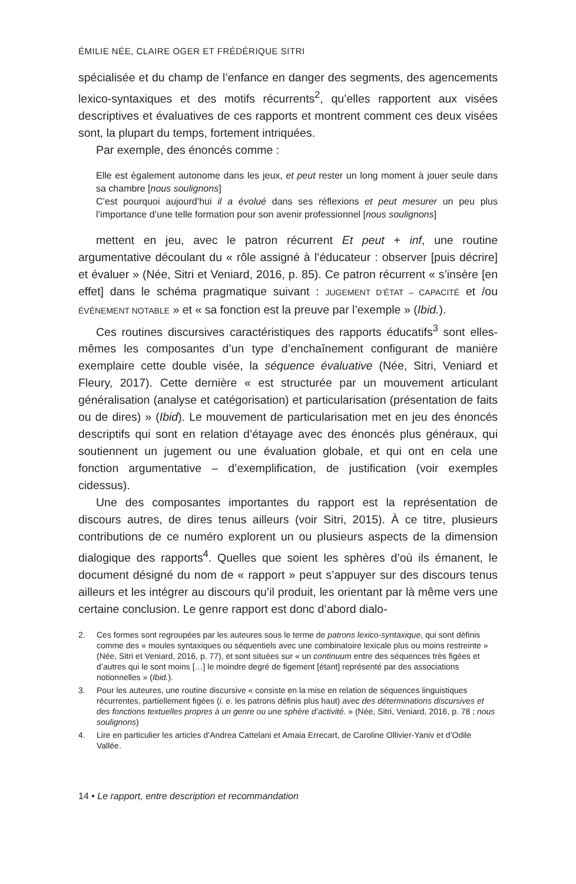ÉMILIE NÉE, CLAIRE OGER ET FRÉDÉRIQUE SITRI
spécialisée et du champ de l’enfance en danger des segments, des agencements lexico-syntaxiques et des motifs récurrents<sup>2</sup>, qu’elles rapportent aux visées descriptives et évaluatives de ces rapports et montrent comment ces deux visées sont, la plupart du temps, fortement intriquées.
Par exemple, des énoncés comme :
Elle est également autonome dans les jeux, et peut rester un long moment à jouer seule dans sa chambre [nous soulignons]
C’est pourquoi aujourd’hui il a évolué dans ses réflexions et peut mesurer un peu plus l’importance d’une telle formation pour son avenir professionnel [nous soulignons]
mettent en jeu, avec le patron récurrent Et peut + inf, une routine argumentative découlant du « rôle assigné à l’éducateur : observer [puis décrire] et évaluer » (Née, Sitri et Veniard, 2016, p. 85). Ce patron récurrent « s’insère [en effet] dans le schéma pragmatique suivant : JUGEMENT D’ÉTAT – CAPACITÉ et /ou ÉVÉNEMENT NOTABLE » et « sa fonction est la preuve par l’exemple » (Ibid.).
Ces routines discursives caractéristiques des rapports éducatifs<sup>3</sup> sont elles-mêmes les composantes d’un type d’enchaînement configurant de manière exemplaire cette double visée, la séquence évaluative (Née, Sitri, Veniard et Fleury, 2017). Cette dernière « est structurée par un mouvement articulant généralisation (analyse et catégorisation) et particularisation (présentation de faits ou de dires) » (Ibid). Le mouvement de particularisation met en jeu des énoncés descriptifs qui sont en relation d’étayage avec des énoncés plus généraux, qui soutiennent un jugement ou une évaluation globale, et qui ont en cela une fonction argumentative – d’exemplification, de justification (voir exemples cidessus).
Une des composantes importantes du rapport est la représentation de discours autres, de dires tenus ailleurs (voir Sitri, 2015). À ce titre, plusieurs contributions de ce numéro explorent un ou plusieurs aspects de la dimension dialogique des rapports<sup>4</sup>. Quelles que soient les sphères d’où ils émanent, le document désigné du nom de « rapport » peut s’appuyer sur des discours tenus ailleurs et les intégrer au discours qu’il produit, les orientant par là même vers une certaine conclusion. Le genre rapport est donc d’abord dialo-
2. Ces formes sont regroupées par les auteures sous le terme de patrons lexico-syntaxique, qui sont définis comme des « moules syntaxiques ou séquentiels avec une combinatoire lexicale plus ou moins restreinte » (Née, Sitri et Veniard, 2016, p. 77), et sont situées sur « un continuum entre des séquences très figées et d’autres qui le sont moins […] le moindre degré de figement [étant] représenté par des associations notionnelles » (Ibid.).
3. Pour les auteures, une routine discursive « consiste en la mise en relation de séquences linguistiques récurrentes, partiellement figées (i. e. les patrons définis plus haut) avec des déterminations discursives et des fonctions textuelles propres à un genre ou une sphère d’activité. » (Née, Sitri, Veniard, 2016, p. 78 ; nous soulignons)
4. Lire en particulier les articles d’Andrea Cattelani et Amaia Errecart, de Caroline Ollivier-Yaniv et d’Odile Vallée.
14 • Le rapport, entre description et recommandation